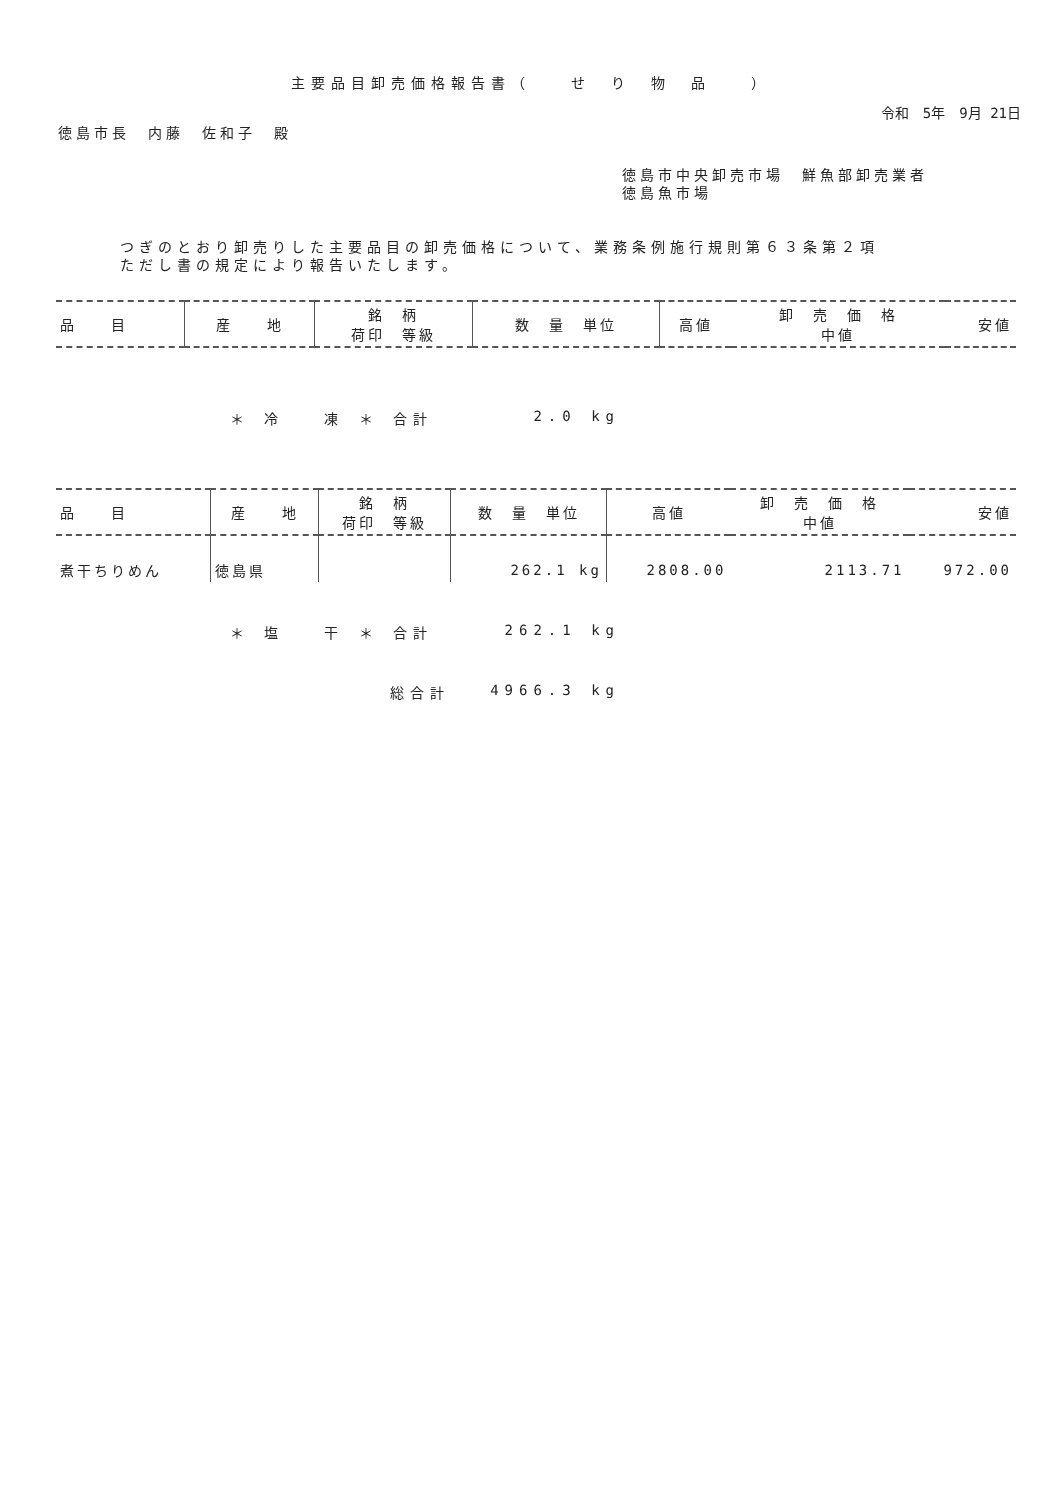主要品目卸売価格報告書（　　せ　り　物　品　　）
令和　5年　9月 21日
徳島市長　内藤　佐和子　殿
徳島市中央卸売市場　鮮魚部卸売業者
徳島魚市場
つぎのとおり卸売りした主要品目の卸売価格について、業務条例施行規則第６３条第２項
ただし書の規定により報告いたします。
| 品 目 | 産 地 | 銘 柄 荷印 等級 | 数 量 単位 | 高値 | 卸 売 価 格 中値 | 安値 |
| --- | --- | --- | --- | --- | --- | --- |
＊ 冷　　凍 ＊ 合計 2.0 kg
| 品 目 | 産 地 | 銘 柄 荷印 等級 | 数 量 単位 | 高値 | 卸 売 価 格 中値 | 安値 |
| --- | --- | --- | --- | --- | --- | --- |
| 煮干ちりめん | 徳島県 | | 262.1 kg | 2808.00 | 2113.71 | 972.00 |
＊ 塩　　干 ＊ 合計 262.1 kg
総合計 4966.3 kg